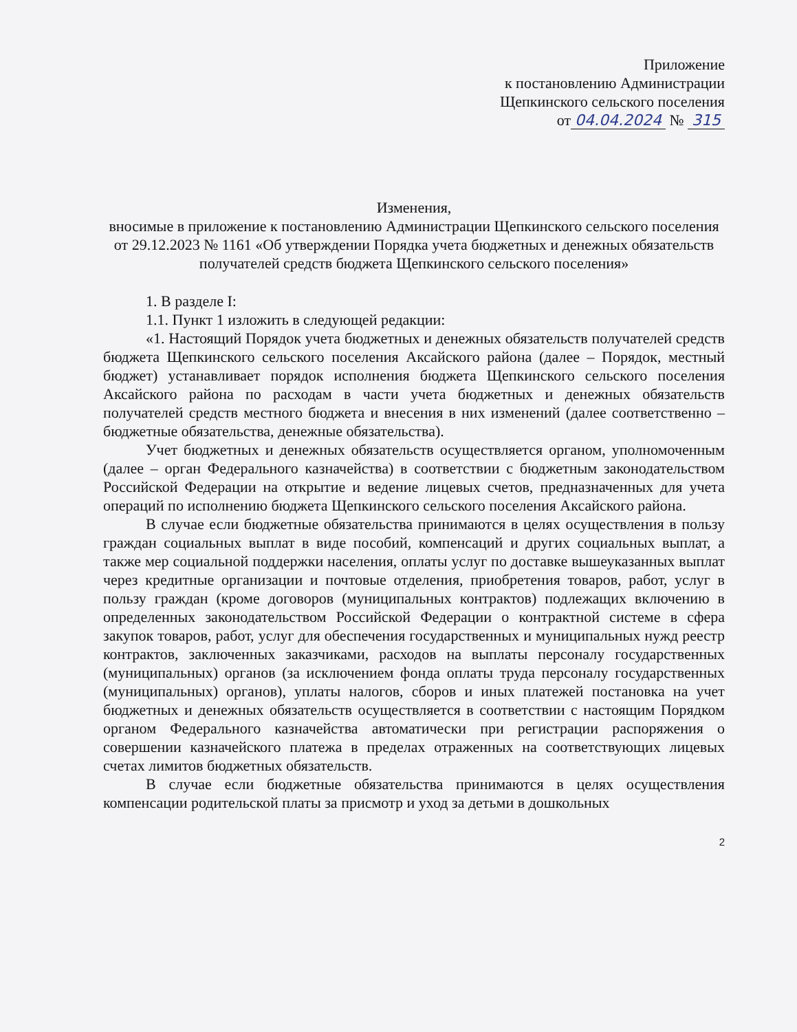Приложение
к постановлению Администрации
Щепкинского сельского поселения
от 04.04.2024 № 315
Изменения,
вносимые в приложение к постановлению Администрации Щепкинского сельского поселения от 29.12.2023 № 1161 «Об утверждении Порядка учета бюджетных и денежных обязательств получателей средств бюджета Щепкинского сельского поселения»
1. В разделе I:
1.1. Пункт 1 изложить в следующей редакции:
«1. Настоящий Порядок учета бюджетных и денежных обязательств получателей средств бюджета Щепкинского сельского поселения Аксайского района (далее – Порядок, местный бюджет) устанавливает порядок исполнения бюджета Щепкинского сельского поселения Аксайского района по расходам в части учета бюджетных и денежных обязательств получателей средств местного бюджета и внесения в них изменений (далее соответственно – бюджетные обязательства, денежные обязательства).
Учет бюджетных и денежных обязательств осуществляется органом, уполномоченным (далее – орган Федерального казначейства) в соответствии с бюджетным законодательством Российской Федерации на открытие и ведение лицевых счетов, предназначенных для учета операций по исполнению бюджета Щепкинского сельского поселения Аксайского района.
В случае если бюджетные обязательства принимаются в целях осуществления в пользу граждан социальных выплат в виде пособий, компенсаций и других социальных выплат, а также мер социальной поддержки населения, оплаты услуг по доставке вышеуказанных выплат через кредитные организации и почтовые отделения, приобретения товаров, работ, услуг в пользу граждан (кроме договоров (муниципальных контрактов) подлежащих включению в определенных законодательством Российской Федерации о контрактной системе в сфера закупок товаров, работ, услуг для обеспечения государственных и муниципальных нужд реестр контрактов, заключенных заказчиками, расходов на выплаты персоналу государственных (муниципальных) органов (за исключением фонда оплаты труда персоналу государственных (муниципальных) органов), уплаты налогов, сборов и иных платежей постановка на учет бюджетных и денежных обязательств осуществляется в соответствии с настоящим Порядком органом Федерального казначейства автоматически при регистрации распоряжения о совершении казначейского платежа в пределах отраженных на соответствующих лицевых счетах лимитов бюджетных обязательств.
В случае если бюджетные обязательства принимаются в целях осуществления компенсации родительской платы за присмотр и уход за детьми в дошкольных
2